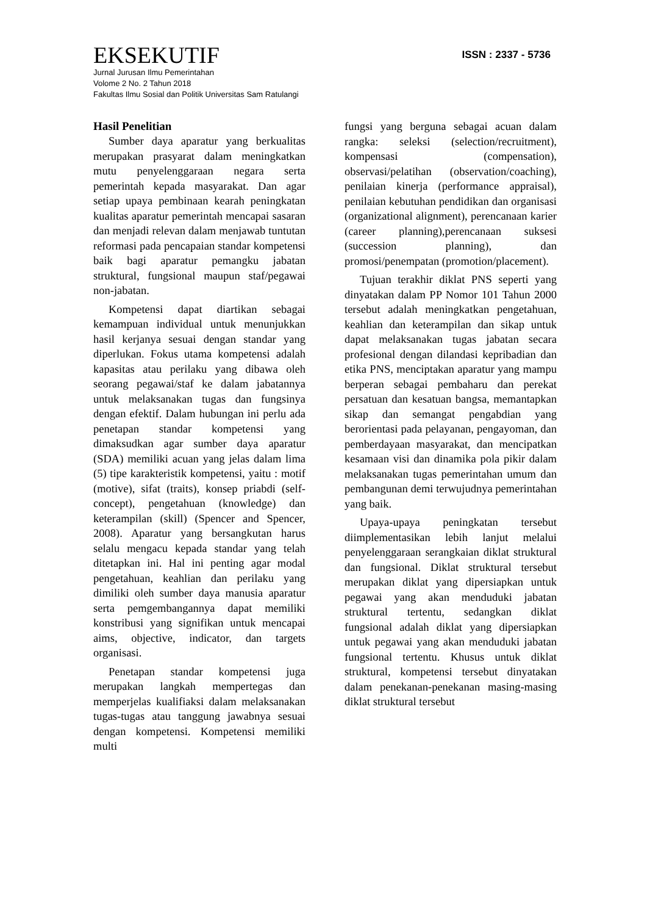EKSEKUTIF ISSN : 2337 - 5736
Jurnal Jurusan Ilmu Pemerintahan
Volome 2 No. 2 Tahun 2018
Fakultas Ilmu Sosial dan Politik Universitas Sam Ratulangi
Hasil Penelitian
Sumber daya aparatur yang berkualitas merupakan prasyarat dalam meningkatkan mutu penyelenggaraan negara serta pemerintah kepada masyarakat. Dan agar setiap upaya pembinaan kearah peningkatan kualitas aparatur pemerintah mencapai sasaran dan menjadi relevan dalam menjawab tuntutan reformasi pada pencapaian standar kompetensi baik bagi aparatur pemangku jabatan struktural, fungsional maupun staf/pegawai non-jabatan.
Kompetensi dapat diartikan sebagai kemampuan individual untuk menunjukkan hasil kerjanya sesuai dengan standar yang diperlukan. Fokus utama kompetensi adalah kapasitas atau perilaku yang dibawa oleh seorang pegawai/staf ke dalam jabatannya untuk melaksanakan tugas dan fungsinya dengan efektif. Dalam hubungan ini perlu ada penetapan standar kompetensi yang dimaksudkan agar sumber daya aparatur (SDA) memiliki acuan yang jelas dalam lima (5) tipe karakteristik kompetensi, yaitu : motif (motive), sifat (traits), konsep priabdi (self-concept), pengetahuan (knowledge) dan keterampilan (skill) (Spencer and Spencer, 2008). Aparatur yang bersangkutan harus selalu mengacu kepada standar yang telah ditetapkan ini. Hal ini penting agar modal pengetahuan, keahlian dan perilaku yang dimiliki oleh sumber daya manusia aparatur serta pemgembangannya dapat memiliki konstribusi yang signifikan untuk mencapai aims, objective, indicator, dan targets organisasi.
Penetapan standar kompetensi juga merupakan langkah mempertegas dan memperjelas kualifiaksi dalam melaksanakan tugas-tugas atau tanggung jawabnya sesuai dengan kompetensi. Kompetensi memiliki multi
fungsi yang berguna sebagai acuan dalam rangka: seleksi (selection/recruitment), kompensasi (compensation), observasi/pelatihan (observation/coaching), penilaian kinerja (performance appraisal), penilaian kebutuhan pendidikan dan organisasi (organizational alignment), perencanaan karier (career planning),perencanaan suksesi (succession planning), dan promosi/penempatan (promotion/placement).
Tujuan terakhir diklat PNS seperti yang dinyatakan dalam PP Nomor 101 Tahun 2000 tersebut adalah meningkatkan pengetahuan, keahlian dan keterampilan dan sikap untuk dapat melaksanakan tugas jabatan secara profesional dengan dilandasi kepribadian dan etika PNS, menciptakan aparatur yang mampu berperan sebagai pembaharu dan perekat persatuan dan kesatuan bangsa, memantapkan sikap dan semangat pengabdian yang berorientasi pada pelayanan, pengayoman, dan pemberdayaan masyarakat, dan mencipatkan kesamaan visi dan dinamika pola pikir dalam melaksanakan tugas pemerintahan umum dan pembangunan demi terwujudnya pemerintahan yang baik.
Upaya-upaya peningkatan tersebut diimplementasikan lebih lanjut melalui penyelenggaraan serangkaian diklat struktural dan fungsional. Diklat struktural tersebut merupakan diklat yang dipersiapkan untuk pegawai yang akan menduduki jabatan struktural tertentu, sedangkan diklat fungsional adalah diklat yang dipersiapkan untuk pegawai yang akan menduduki jabatan fungsional tertentu. Khusus untuk diklat struktural, kompetensi tersebut dinyatakan dalam penekanan-penekanan masing-masing diklat struktural tersebut